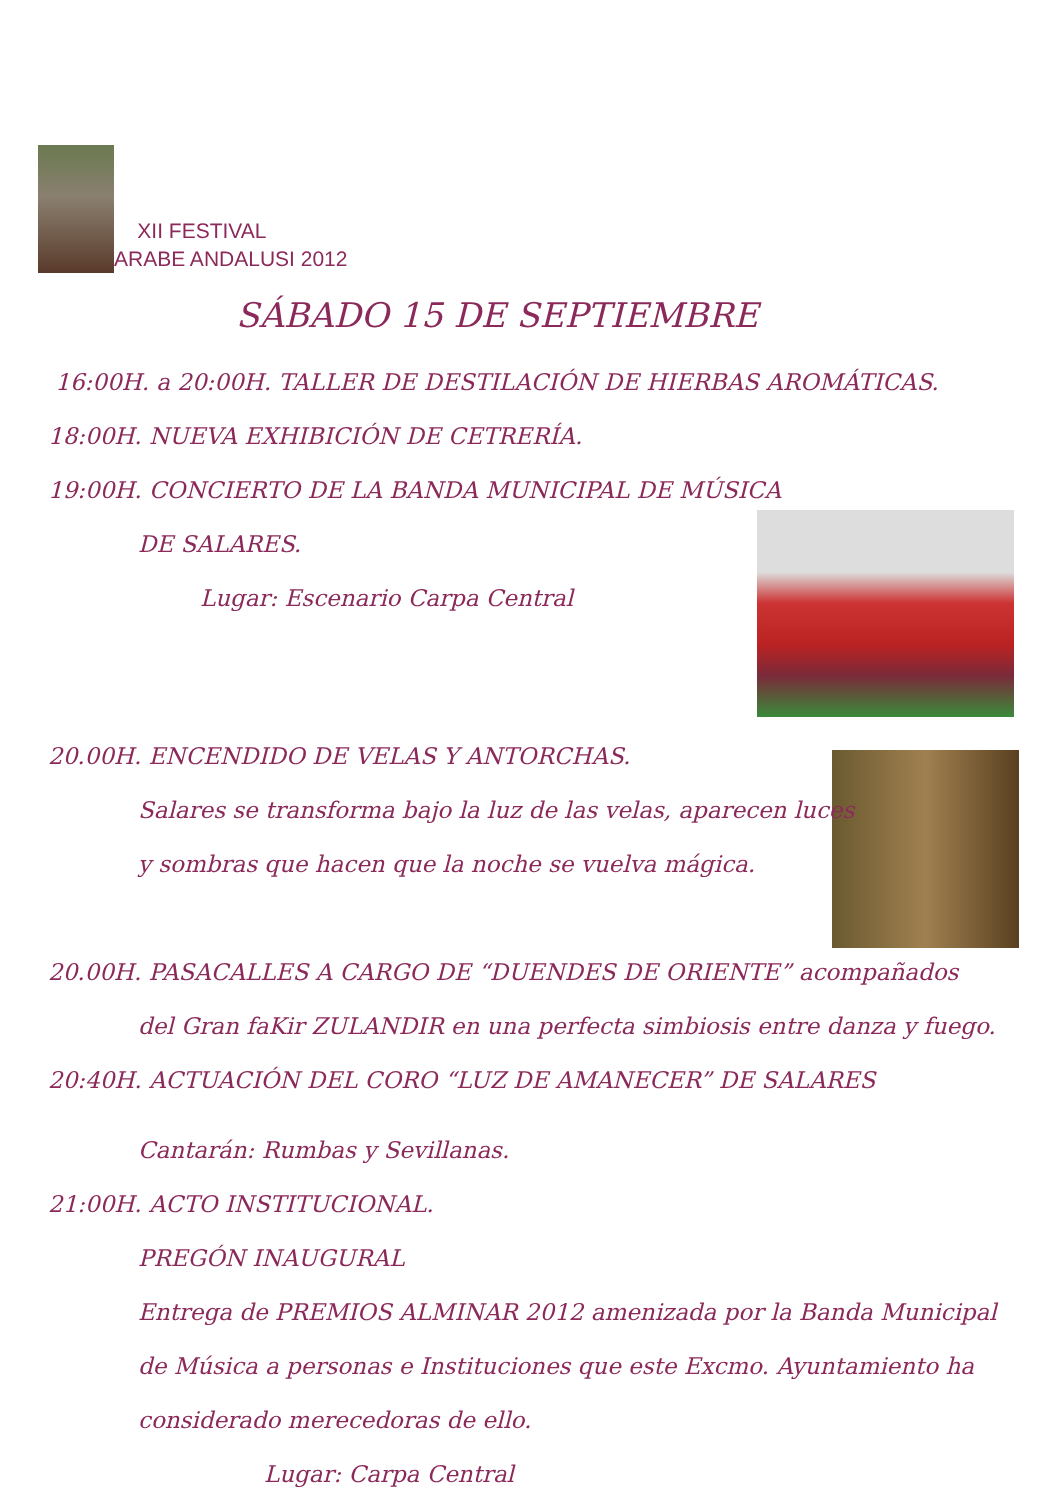XII FESTIVAL
ARABE ANDALUSI 2012
SÁBADO 15 DE SEPTIEMBRE
16:00H. a 20:00H. TALLER DE DESTILACIÓN DE HIERBAS AROMÁTICAS.
18:00H. NUEVA EXHIBICIÓN DE CETRERÍA.
19:00H. CONCIERTO DE LA BANDA MUNICIPAL DE MÚSICA
DE SALARES.
Lugar: Escenario Carpa Central
20.00H. ENCENDIDO DE VELAS Y ANTORCHAS.
Salares se transforma bajo la luz de las velas, aparecen luces
y sombras que hacen que la noche se vuelva mágica.
20.00H. PASACALLES A CARGO DE “DUENDES DE ORIENTE” acompañados
del Gran faKir ZULANDIR en una perfecta simbiosis entre danza y fuego.
20:40H. ACTUACIÓN DEL CORO “LUZ DE AMANECER” DE SALARES
Cantarán: Rumbas y Sevillanas.
21:00H. ACTO INSTITUCIONAL.
PREGÓN INAUGURAL
Entrega de PREMIOS ALMINAR 2012 amenizada por la Banda Municipal
de Música a personas e Instituciones que este Excmo. Ayuntamiento ha
considerado merecedoras de ello.
Lugar: Carpa Central